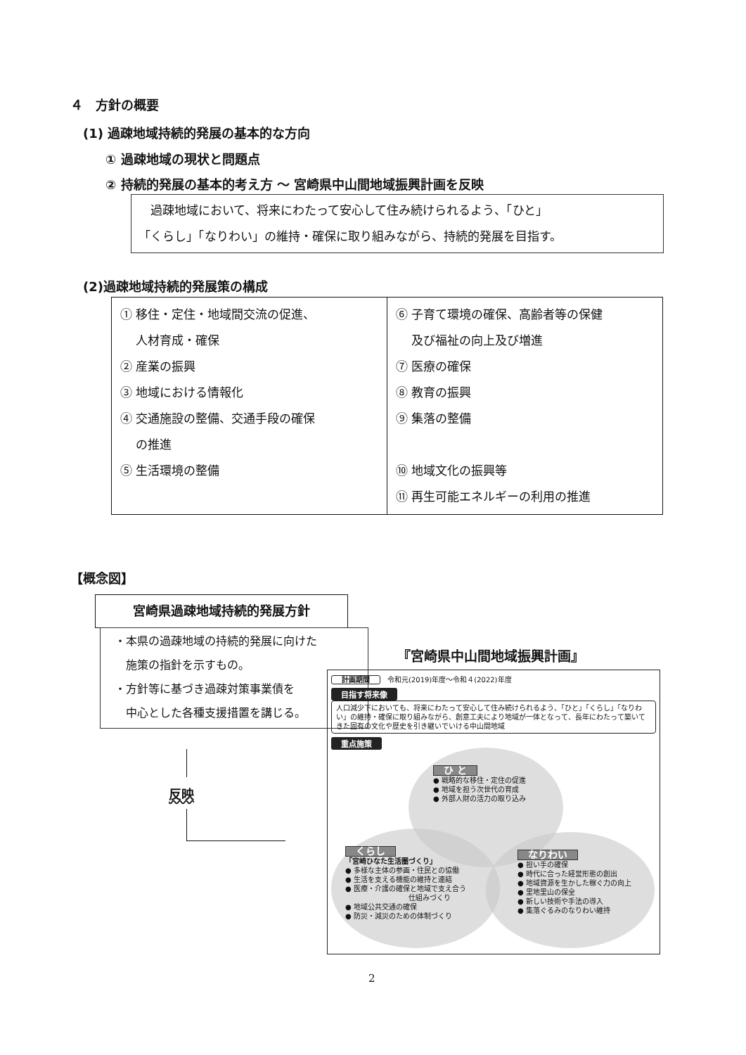４　方針の概要
(1) 過疎地域持続的発展の基本的な方向
① 過疎地域の現状と問題点
② 持続的発展の基本的考え方 ～ 宮崎県中山間地域振興計画を反映
　過疎地域において、将来にわたって安心して住み続けられるよう、「ひと」
「くらし」「なりわい」の維持・確保に取り組みながら、持続的発展を目指す。
(2)過疎地域持続的発展策の構成
| ① 移住・定住・地域間交流の促進、 人材育成・確保 ② 産業の振興 ③ 地域における情報化 ④ 交通施設の整備、交通手段の確保 の推進 ⑤ 生活環境の整備 | ⑥ 子育て環境の確保、高齢者等の保健 及び福祉の向上及び増進 ⑦ 医療の確保 ⑧ 教育の振興 ⑨ 集落の整備 ⑩ 地域文化の振興等 ⑪ 再生可能エネルギーの利用の推進 |
【概念図】
宮崎県過疎地域持続的発展方針
・本県の過疎地域の持続的発展に向けた
　施策の指針を示すもの。
・方針等に基づき過疎対策事業債を
　中心とした各種支援措置を講じる。
反映
『宮崎県中山間地域振興計画』
計画期間　令和元(2019)年度～令和４(2022)年度
目指す将来像
人口減少下においても、将来にわたって安心して住み続けられるよう、「ひと」「くらし」「なりわい」の維持・確保に取り組みながら、創意工夫により地域が一体となって、長年にわたって築いてきた固有の文化や歴史を引き継いでいける中山間地域
重点施策
ひ と
● 戦略的な移住・定住の促進
● 地域を担う次世代の育成
● 外部人財の活力の取り込み
くらし
「宮崎ひなた生活圏づくり」
● 多様な主体の参画・住民との協働
● 生活を支える機能の維持と連結
● 医療・介護の確保と地域で支え合う
　　　　　　　　　仕組みづくり
● 地域公共交通の確保
● 防災・減災のための体制づくり
なりわい
● 担い手の確保
● 時代に合った経営形態の創出
● 地域資源を生かした稼ぐ力の向上
● 里地里山の保全
● 新しい技術や手法の導入
● 集落ぐるみのなりわい維持
2